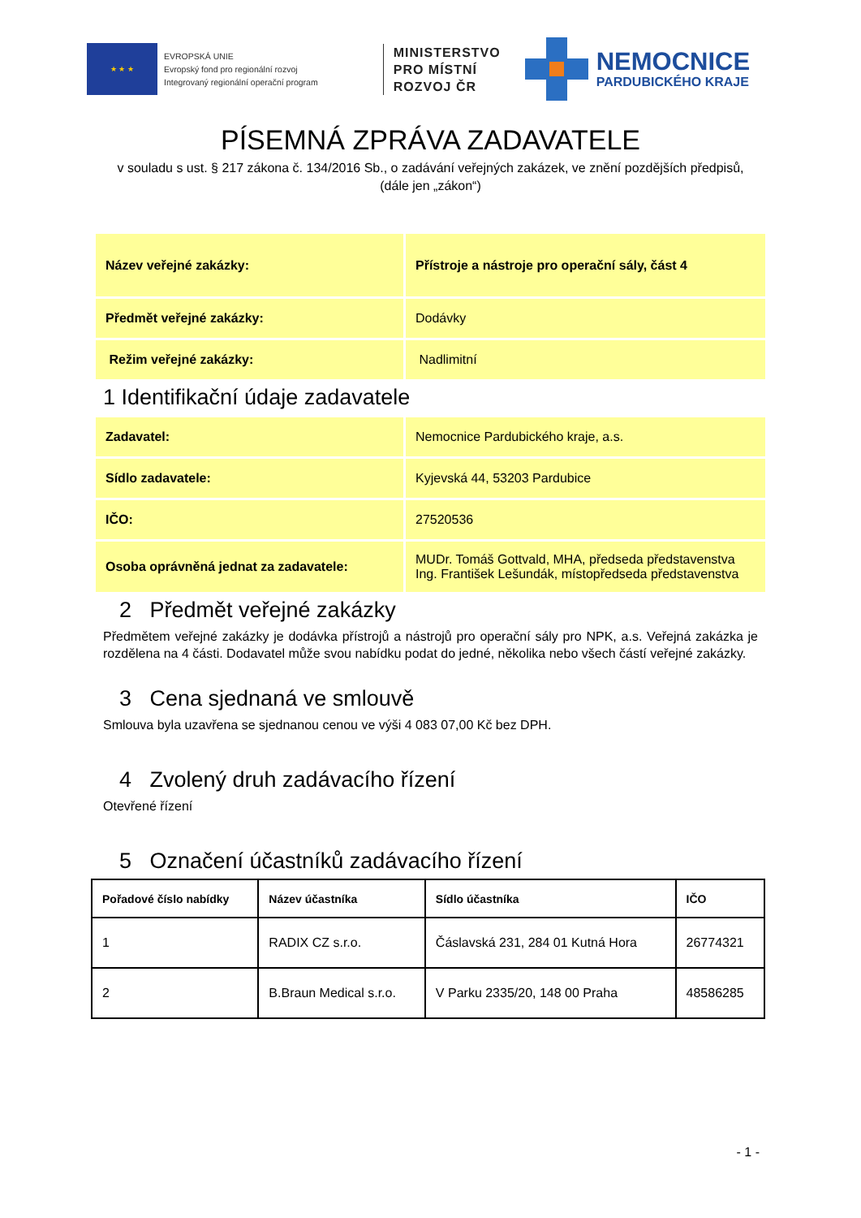★ ★ ★
EVROPSKÁ UNIE
Evropský fond pro regionální rozvoj
Integrovaný regionální operační program
MINISTERSTVO
PRO MÍSTNÍ
ROZVOJ ČR
NEMOCNICE
PARDUBICKÉHO KRAJE
PÍSEMNÁ ZPRÁVA ZADAVATELE
v souladu s ust. § 217 zákona č. 134/2016 Sb., o zadávání veřejných zakázek, ve znění pozdějších předpisů, (dále jen „zákon“)
| Název veřejné zakázky: | Přístroje a nástroje pro operační sály, část 4 |
| Předmět veřejné zakázky: | Dodávky |
| Režim veřejné zakázky: | Nadlimitní |
1 Identifikační údaje zadavatele
| Zadavatel: | Nemocnice Pardubického kraje, a.s. |
| Sídlo zadavatele: | Kyjevská 44, 53203 Pardubice |
| IČO: | 27520536 |
| Osoba oprávněná jednat za zadavatele: | MUDr. Tomáš Gottvald, MHA, předseda představenstva Ing. František Lešundák, místopředseda představenstva |
2 Předmět veřejné zakázky
Předmětem veřejné zakázky je dodávka přístrojů a nástrojů pro operační sály pro NPK, a.s. Veřejná zakázka je rozdělena na 4 části. Dodavatel může svou nabídku podat do jedné, několika nebo všech částí veřejné zakázky.
3 Cena sjednaná ve smlouvě
Smlouva byla uzavřena se sjednanou cenou ve výši 4 083 07,00 Kč bez DPH.
4 Zvolený druh zadávacího řízení
Otevřené řízení
5 Označení účastníků zadávacího řízení
| Pořadové číslo nabídky | Název účastníka | Sídlo účastníka | IČO |
| --- | --- | --- | --- |
| 1 | RADIX CZ s.r.o. | Čáslavská 231, 284 01 Kutná Hora | 26774321 |
| 2 | B.Braun Medical s.r.o. | V Parku 2335/20, 148 00 Praha | 48586285 |
- 1 -